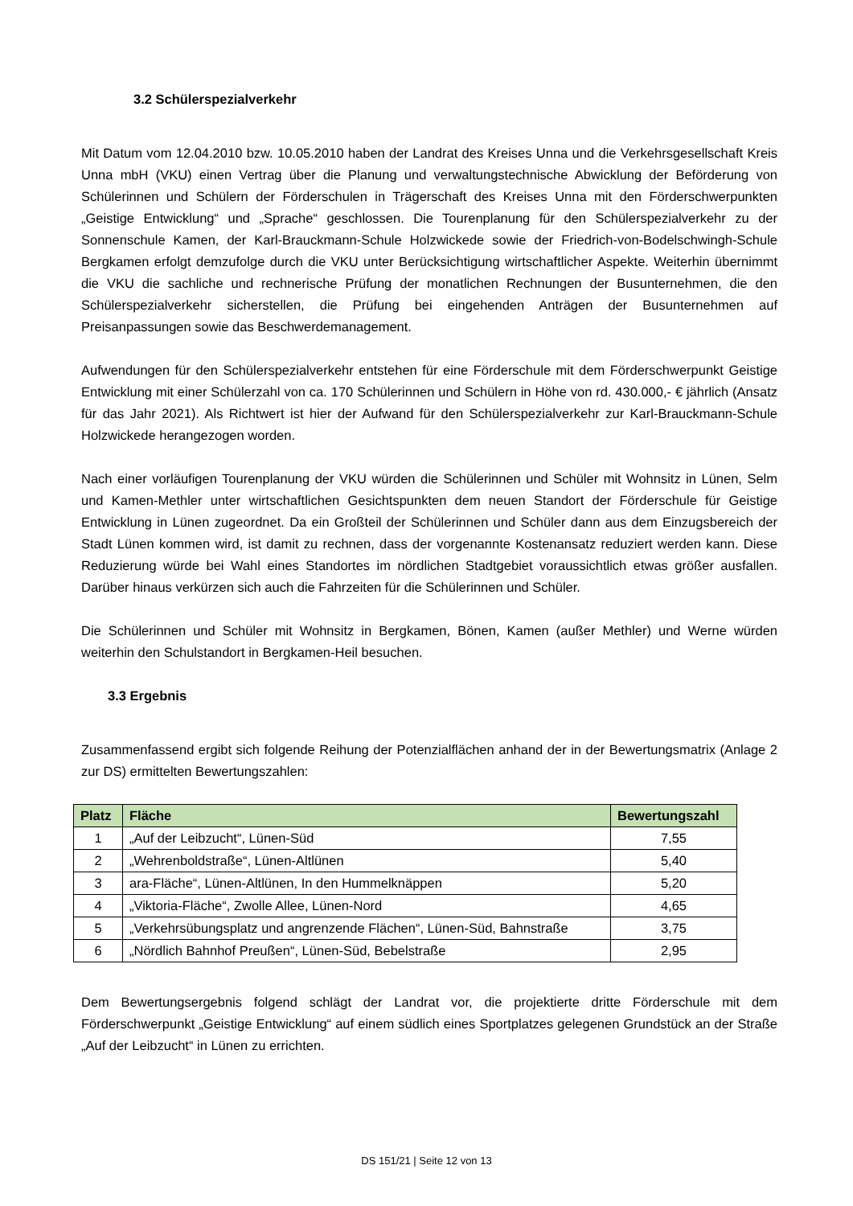3.2 Schülerspezialverkehr
Mit Datum vom 12.04.2010 bzw. 10.05.2010 haben der Landrat des Kreises Unna und die Verkehrsgesellschaft Kreis Unna mbH (VKU) einen Vertrag über die Planung und verwaltungstechnische Abwicklung der Beförderung von Schülerinnen und Schülern der Förderschulen in Trägerschaft des Kreises Unna mit den Förderschwerpunkten „Geistige Entwicklung“ und „Sprache“ geschlossen. Die Tourenplanung für den Schülerspezialverkehr zu der Sonnenschule Kamen, der Karl-Brauckmann-Schule Holzwickede sowie der Friedrich-von-Bodelschwingh-Schule Bergkamen erfolgt demzufolge durch die VKU unter Berücksichtigung wirtschaftlicher Aspekte. Weiterhin übernimmt die VKU die sachliche und rechnerische Prüfung der monatlichen Rechnungen der Busunternehmen, die den Schülerspezialverkehr sicherstellen, die Prüfung bei eingehenden Anträgen der Busunternehmen auf Preisanpassungen sowie das Beschwerdemanagement.
Aufwendungen für den Schülerspezialverkehr entstehen für eine Förderschule mit dem Förderschwerpunkt Geistige Entwicklung mit einer Schülerzahl von ca. 170 Schülerinnen und Schülern in Höhe von rd. 430.000,- € jährlich (Ansatz für das Jahr 2021). Als Richtwert ist hier der Aufwand für den Schülerspezialverkehr zur Karl-Brauckmann-Schule Holzwickede herangezogen worden.
Nach einer vorläufigen Tourenplanung der VKU würden die Schülerinnen und Schüler mit Wohnsitz in Lünen, Selm und Kamen-Methler unter wirtschaftlichen Gesichtspunkten dem neuen Standort der Förderschule für Geistige Entwicklung in Lünen zugeordnet. Da ein Großteil der Schülerinnen und Schüler dann aus dem Einzugsbereich der Stadt Lünen kommen wird, ist damit zu rechnen, dass der vorgenannte Kostenansatz reduziert werden kann. Diese Reduzierung würde bei Wahl eines Standortes im nördlichen Stadtgebiet voraussichtlich etwas größer ausfallen. Darüber hinaus verkürzen sich auch die Fahrzeiten für die Schülerinnen und Schüler.
Die Schülerinnen und Schüler mit Wohnsitz in Bergkamen, Bönen, Kamen (außer Methler) und Werne würden weiterhin den Schulstandort in Bergkamen-Heil besuchen.
3.3 Ergebnis
Zusammenfassend ergibt sich folgende Reihung der Potenzialflächen anhand der in der Bewertungsmatrix (Anlage 2 zur DS) ermittelten Bewertungszahlen:
| Platz | Fläche | Bewertungszahl |
| --- | --- | --- |
| 1 | „Auf der Leibzucht“, Lünen-Süd | 7,55 |
| 2 | „Wehrenboldstraße“, Lünen-Altlünen | 5,40 |
| 3 | ara-Fläche“, Lünen-Altlünen, In den Hummelknäppen | 5,20 |
| 4 | „Viktoria-Fläche“, Zwolle Allee, Lünen-Nord | 4,65 |
| 5 | „Verkehrsübungsplatz und angrenzende Flächen“, Lünen-Süd, Bahnstraße | 3,75 |
| 6 | „Nördlich Bahnhof Preußen“, Lünen-Süd, Bebelstraße | 2,95 |
Dem Bewertungsergebnis folgend schlägt der Landrat vor, die projektierte dritte Förderschule mit dem Förderschwerpunkt „Geistige Entwicklung“ auf einem südlich eines Sportplatzes gelegenen Grundstück an der Straße „Auf der Leibzucht“ in Lünen zu errichten.
DS 151/21 | Seite 12 von 13